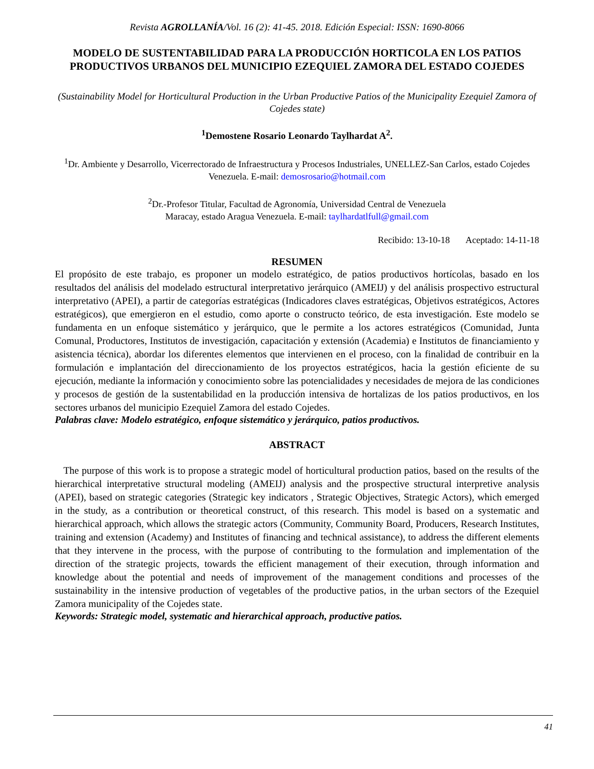Revista AGROLLANÍA/Vol. 16 (2): 41-45. 2018. Edición Especial: ISSN: 1690-8066
MODELO DE SUSTENTABILIDAD PARA LA PRODUCCIÓN HORTICOLA EN LOS PATIOS PRODUCTIVOS URBANOS DEL MUNICIPIO EZEQUIEL ZAMORA DEL ESTADO COJEDES
(Sustainability Model for Horticultural Production in the Urban Productive Patios of the Municipality Ezequiel Zamora of Cojedes state)
<sup>1</sup> Demostene Rosario Leonardo Taylhardat A<sup>2</sup>.
<sup>1</sup> Dr. Ambiente y Desarrollo, Vicerrectorado de Infraestructura y Procesos Industriales, UNELLEZ-San Carlos, estado Cojedes Venezuela. E-mail: demosrosario@hotmail.com
<sup>2</sup> Dr.-Profesor Titular, Facultad de Agronomía, Universidad Central de Venezuela
Maracay, estado Aragua Venezuela. E-mail: taylhardatlfull@gmail.com
Recibido: 13-10-18 Aceptado: 14-11-18
RESUMEN
El propósito de este trabajo, es proponer un modelo estratégico, de patios productivos hortícolas, basado en los resultados del análisis del modelado estructural interpretativo jerárquico (AMEIJ) y del análisis prospectivo estructural interpretativo (APEI), a partir de categorías estratégicas (Indicadores claves estratégicas, Objetivos estratégicos, Actores estratégicos), que emergieron en el estudio, como aporte o constructo teórico, de esta investigación. Este modelo se fundamenta en un enfoque sistemático y jerárquico, que le permite a los actores estratégicos (Comunidad, Junta Comunal, Productores, Institutos de investigación, capacitación y extensión (Academia) e Institutos de financiamiento y asistencia técnica), abordar los diferentes elementos que intervienen en el proceso, con la finalidad de contribuir en la formulación e implantación del direccionamiento de los proyectos estratégicos, hacia la gestión eficiente de su ejecución, mediante la información y conocimiento sobre las potencialidades y necesidades de mejora de las condiciones y procesos de gestión de la sustentabilidad en la producción intensiva de hortalizas de los patios productivos, en los sectores urbanos del municipio Ezequiel Zamora del estado Cojedes.
Palabras clave: Modelo estratégico, enfoque sistemático y jerárquico, patios productivos.
ABSTRACT
The purpose of this work is to propose a strategic model of horticultural production patios, based on the results of the hierarchical interpretative structural modeling (AMEIJ) analysis and the prospective structural interpretive analysis (APEI), based on strategic categories (Strategic key indicators , Strategic Objectives, Strategic Actors), which emerged in the study, as a contribution or theoretical construct, of this research. This model is based on a systematic and hierarchical approach, which allows the strategic actors (Community, Community Board, Producers, Research Institutes, training and extension (Academy) and Institutes of financing and technical assistance), to address the different elements that they intervene in the process, with the purpose of contributing to the formulation and implementation of the direction of the strategic projects, towards the efficient management of their execution, through information and knowledge about the potential and needs of improvement of the management conditions and processes of the sustainability in the intensive production of vegetables of the productive patios, in the urban sectors of the Ezequiel Zamora municipality of the Cojedes state.
Keywords: Strategic model, systematic and hierarchical approach, productive patios.
41